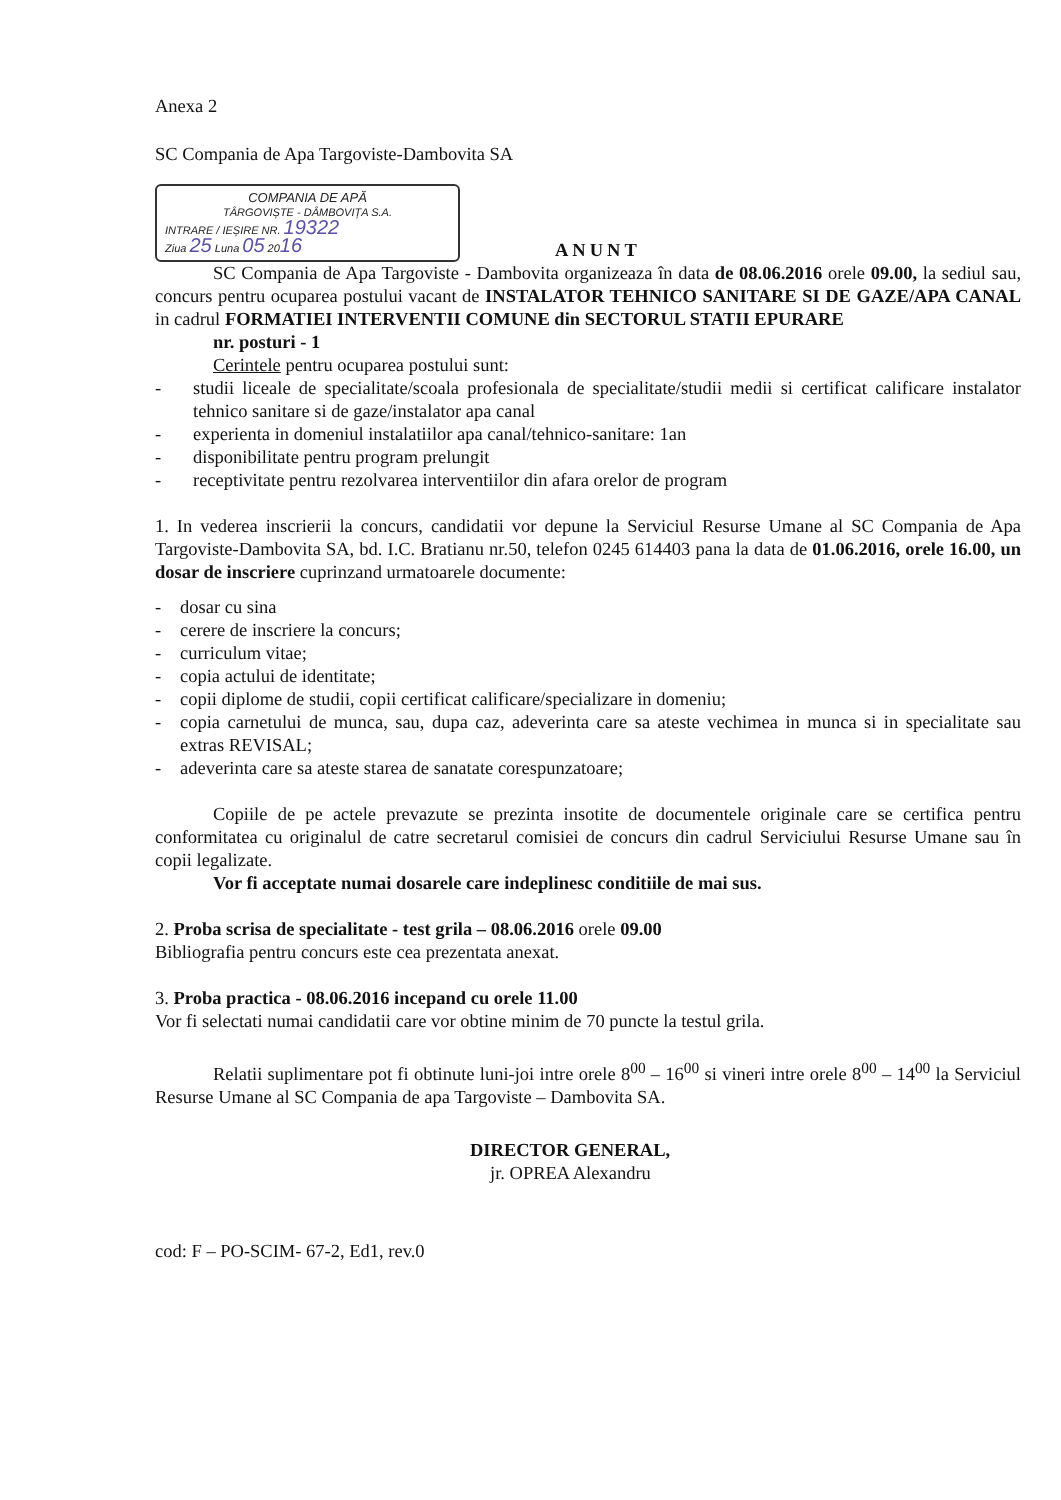Anexa 2
SC Compania de Apa Targoviste-Dambovita SA
COMPANIA DE APĂ
TÂRGOVIȘTE - DÂMBOVIȚA S.A.
INTRARE / IEȘIRE NR. 19322
Ziua 25 Luna 05 2016
ANUNT
SC Compania de Apa Targoviste - Dambovita organizeaza în data de 08.06.2016 orele 09.00, la sediul sau, concurs pentru ocuparea postului vacant de INSTALATOR TEHNICO SANITARE SI DE GAZE/APA CANAL in cadrul FORMATIEI INTERVENTII COMUNE din SECTORUL STATII EPURARE
nr. posturi - 1
Cerintele pentru ocuparea postului sunt:
- studii liceale de specialitate/scoala profesionala de specialitate/studii medii si certificat calificare instalator tehnico sanitare si de gaze/instalator apa canal
- experienta in domeniul instalatiilor apa canal/tehnico-sanitare: 1an
- disponibilitate pentru program prelungit
- receptivitate pentru rezolvarea interventiilor din afara orelor de program
1. In vederea inscrierii la concurs, candidatii vor depune la Serviciul Resurse Umane al SC Compania de Apa Targoviste-Dambovita SA, bd. I.C. Bratianu nr.50, telefon 0245 614403 pana la data de 01.06.2016, orele 16.00, un dosar de inscriere cuprinzand urmatoarele documente:
- dosar cu sina
- cerere de inscriere la concurs;
- curriculum vitae;
- copia actului de identitate;
- copii diplome de studii, copii certificat calificare/specializare in domeniu;
- copia carnetului de munca, sau, dupa caz, adeverinta care sa ateste vechimea in munca si in specialitate sau extras REVISAL;
- adeverinta care sa ateste starea de sanatate corespunzatoare;
Copiile de pe actele prevazute se prezinta insotite de documentele originale care se certifica pentru conformitatea cu originalul de catre secretarul comisiei de concurs din cadrul Serviciului Resurse Umane sau în copii legalizate.
Vor fi acceptate numai dosarele care indeplinesc conditiile de mai sus.
2. Proba scrisa de specialitate - test grila – 08.06.2016 orele 09.00
Bibliografia pentru concurs este cea prezentata anexat.
3. Proba practica - 08.06.2016 incepand cu orele 11.00
Vor fi selectati numai candidatii care vor obtine minim de 70 puncte la testul grila.
Relatii suplimentare pot fi obtinute luni-joi intre orele 8<sup>00</sup> – 16<sup>00</sup> si vineri intre orele 8<sup>00</sup> – 14<sup>00</sup> la Serviciul Resurse Umane al SC Compania de apa Targoviste – Dambovita SA.
DIRECTOR GENERAL,
jr. OPREA Alexandru
cod: F – PO-SCIM- 67-2, Ed1, rev.0